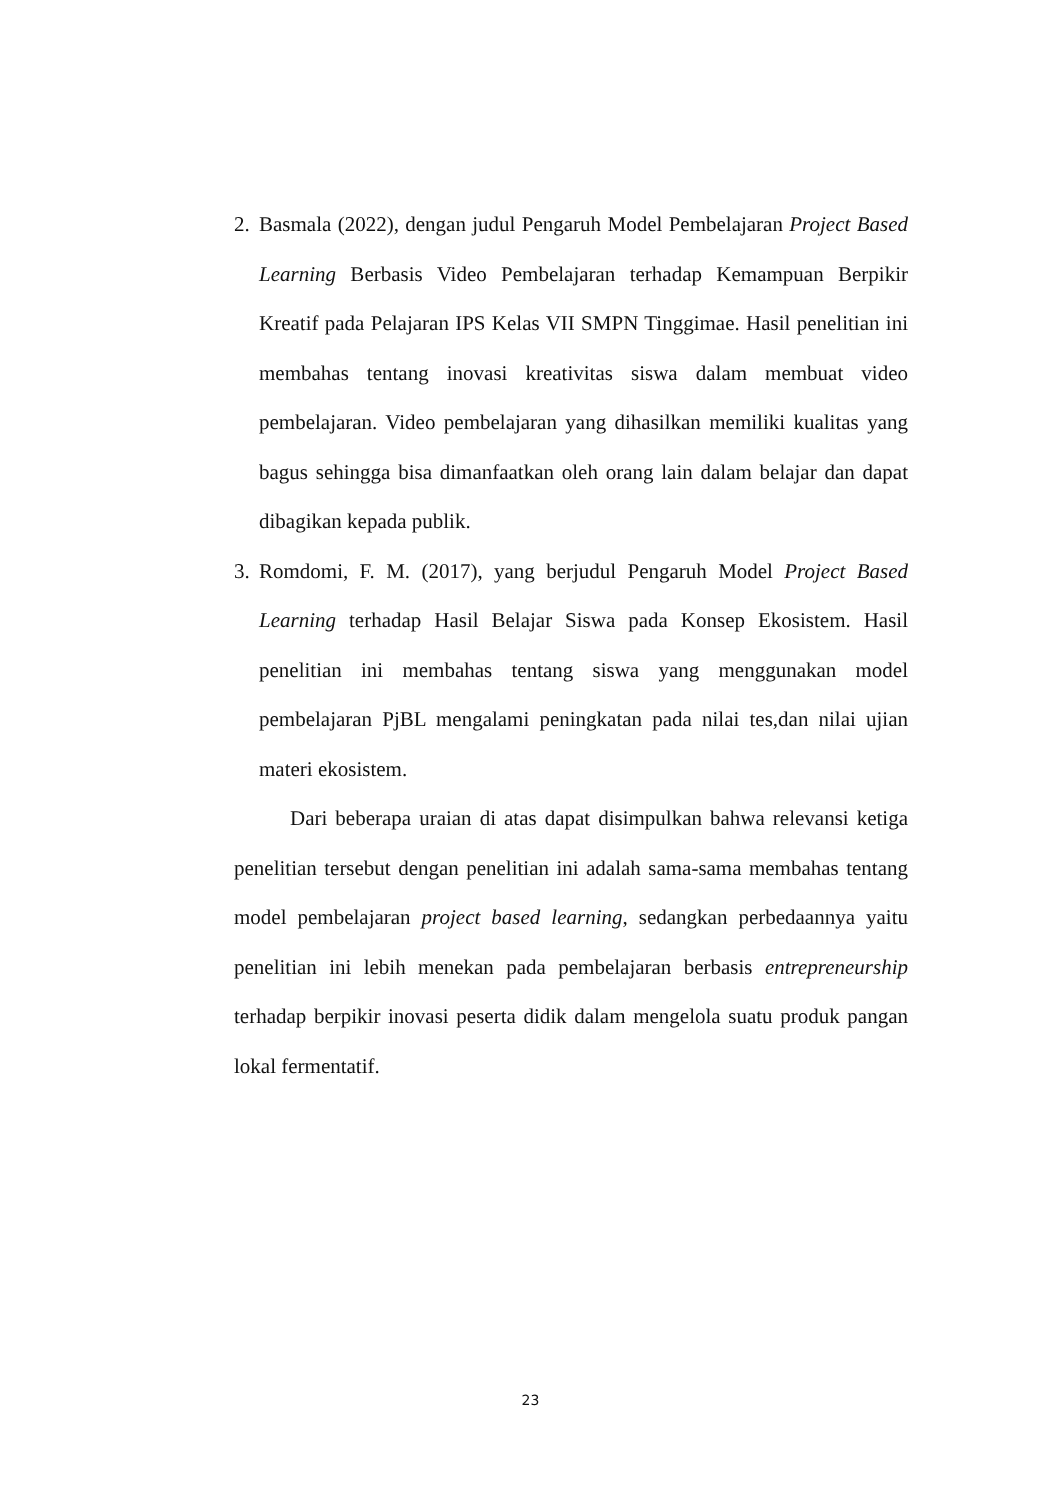2.
Basmala (2022), dengan judul Pengaruh Model Pembelajaran Project Based Learning Berbasis Video Pembelajaran terhadap Kemampuan Berpikir Kreatif pada Pelajaran IPS Kelas VII SMPN Tinggimae. Hasil penelitian ini membahas tentang inovasi kreativitas siswa dalam membuat video pembelajaran. Video pembelajaran yang dihasilkan memiliki kualitas yang bagus sehingga bisa dimanfaatkan oleh orang lain dalam belajar dan dapat dibagikan kepada publik.
3.
Romdomi, F. M. (2017), yang berjudul Pengaruh Model Project Based Learning terhadap Hasil Belajar Siswa pada Konsep Ekosistem. Hasil penelitian ini membahas tentang siswa yang menggunakan model pembelajaran PjBL mengalami peningkatan pada nilai tes,dan nilai ujian materi ekosistem.
Dari beberapa uraian di atas dapat disimpulkan bahwa relevansi ketiga penelitian tersebut dengan penelitian ini adalah sama-sama membahas tentang model pembelajaran project based learning, sedangkan perbedaannya yaitu penelitian ini lebih menekan pada pembelajaran berbasis entrepreneurship terhadap berpikir inovasi peserta didik dalam mengelola suatu produk pangan lokal fermentatif.
23